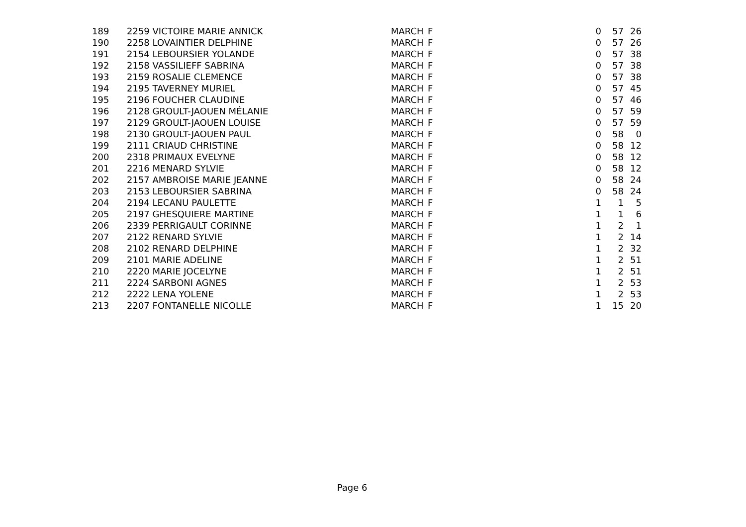| 189 | 2259 VICTOIRE MARIE ANNICK | MARCH | F | 0 | 57 | 26 |
| 190 | 2258 LOVAINTIER DELPHINE | MARCH | F | 0 | 57 | 26 |
| 191 | 2154 LEBOURSIER YOLANDE | MARCH | F | 0 | 57 | 38 |
| 192 | 2158 VASSILIEFF SABRINA | MARCH | F | 0 | 57 | 38 |
| 193 | 2159 ROSALIE CLEMENCE | MARCH | F | 0 | 57 | 38 |
| 194 | 2195 TAVERNEY MURIEL | MARCH | F | 0 | 57 | 45 |
| 195 | 2196 FOUCHER CLAUDINE | MARCH | F | 0 | 57 | 46 |
| 196 | 2128 GROULT-JAOUEN MÉLANIE | MARCH | F | 0 | 57 | 59 |
| 197 | 2129 GROULT-JAOUEN LOUISE | MARCH | F | 0 | 57 | 59 |
| 198 | 2130 GROULT-JAOUEN PAUL | MARCH | F | 0 | 58 | 0 |
| 199 | 2111 CRIAUD CHRISTINE | MARCH | F | 0 | 58 | 12 |
| 200 | 2318 PRIMAUX EVELYNE | MARCH | F | 0 | 58 | 12 |
| 201 | 2216 MENARD SYLVIE | MARCH | F | 0 | 58 | 12 |
| 202 | 2157 AMBROISE MARIE JEANNE | MARCH | F | 0 | 58 | 24 |
| 203 | 2153 LEBOURSIER SABRINA | MARCH | F | 0 | 58 | 24 |
| 204 | 2194 LECANU PAULETTE | MARCH | F | 1 | 1 | 5 |
| 205 | 2197 GHESQUIERE MARTINE | MARCH | F | 1 | 1 | 6 |
| 206 | 2339 PERRIGAULT CORINNE | MARCH | F | 1 | 2 | 1 |
| 207 | 2122 RENARD SYLVIE | MARCH | F | 1 | 2 | 14 |
| 208 | 2102 RENARD DELPHINE | MARCH | F | 1 | 2 | 32 |
| 209 | 2101 MARIE ADELINE | MARCH | F | 1 | 2 | 51 |
| 210 | 2220 MARIE JOCELYNE | MARCH | F | 1 | 2 | 51 |
| 211 | 2224 SARBONI AGNES | MARCH | F | 1 | 2 | 53 |
| 212 | 2222 LENA YOLENE | MARCH | F | 1 | 2 | 53 |
| 213 | 2207 FONTANELLE NICOLLE | MARCH | F | 1 | 15 | 20 |
Page 6